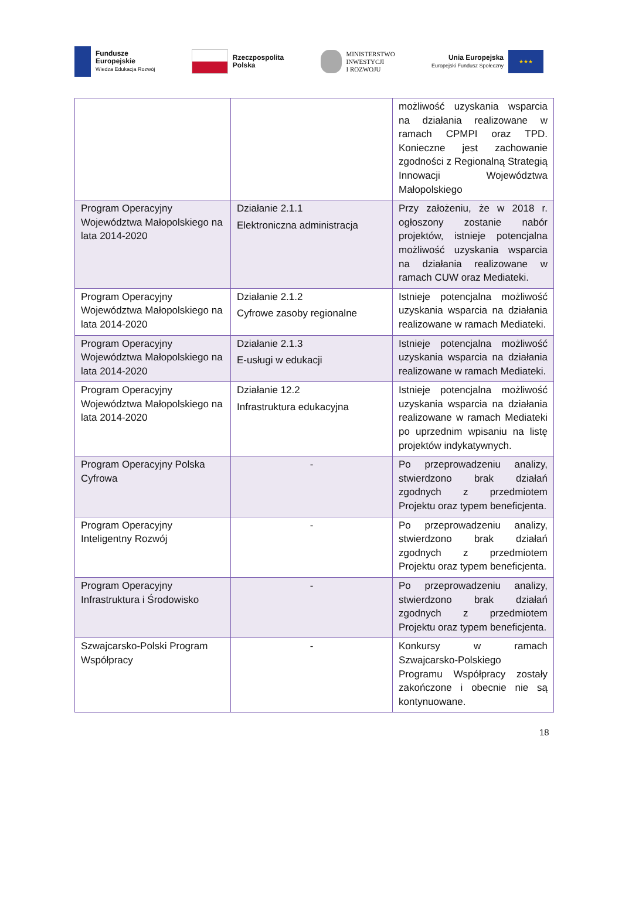Fundusze
Europejskie
Wiedza Edukacja Rozwój
Rzeczpospolita
Polska
MINISTERSTWO
INWESTYCJI
I ROZWOJU
Unia Europejska
Europejski Fundusz Społeczny
★★★
| | | możliwość uzyskania wsparcia na działania realizowane w ramach CPMPI oraz TPD. Konieczne jest zachowanie zgodności z Regionalną Strategią Innowacji Województwa Małopolskiego |
| Program Operacyjny Województwa Małopolskiego na lata 2014-2020 | Działanie 2.1.1 Elektroniczna administracja | Przy założeniu, że w 2018 r. ogłoszony zostanie nabór projektów, istnieje potencjalna możliwość uzyskania wsparcia na działania realizowane w ramach CUW oraz Mediateki. |
| Program Operacyjny Województwa Małopolskiego na lata 2014-2020 | Działanie 2.1.2 Cyfrowe zasoby regionalne | Istnieje potencjalna możliwość uzyskania wsparcia na działania realizowane w ramach Mediateki. |
| Program Operacyjny Województwa Małopolskiego na lata 2014-2020 | Działanie 2.1.3 E-usługi w edukacji | Istnieje potencjalna możliwość uzyskania wsparcia na działania realizowane w ramach Mediateki. |
| Program Operacyjny Województwa Małopolskiego na lata 2014-2020 | Działanie 12.2 Infrastruktura edukacyjna | Istnieje potencjalna możliwość uzyskania wsparcia na działania realizowane w ramach Mediateki po uprzednim wpisaniu na listę projektów indykatywnych. |
| Program Operacyjny Polska Cyfrowa | - | Po przeprowadzeniu analizy, stwierdzono brak działań zgodnych z przedmiotem Projektu oraz typem beneficjenta. |
| Program Operacyjny Inteligentny Rozwój | - | Po przeprowadzeniu analizy, stwierdzono brak działań zgodnych z przedmiotem Projektu oraz typem beneficjenta. |
| Program Operacyjny Infrastruktura i Środowisko | - | Po przeprowadzeniu analizy, stwierdzono brak działań zgodnych z przedmiotem Projektu oraz typem beneficjenta. |
| Szwajcarsko-Polski Program Współpracy | - | Konkursy w ramach Szwajcarsko-Polskiego Programu Współpracy zostały zakończone i obecnie nie są kontynuowane. |
18